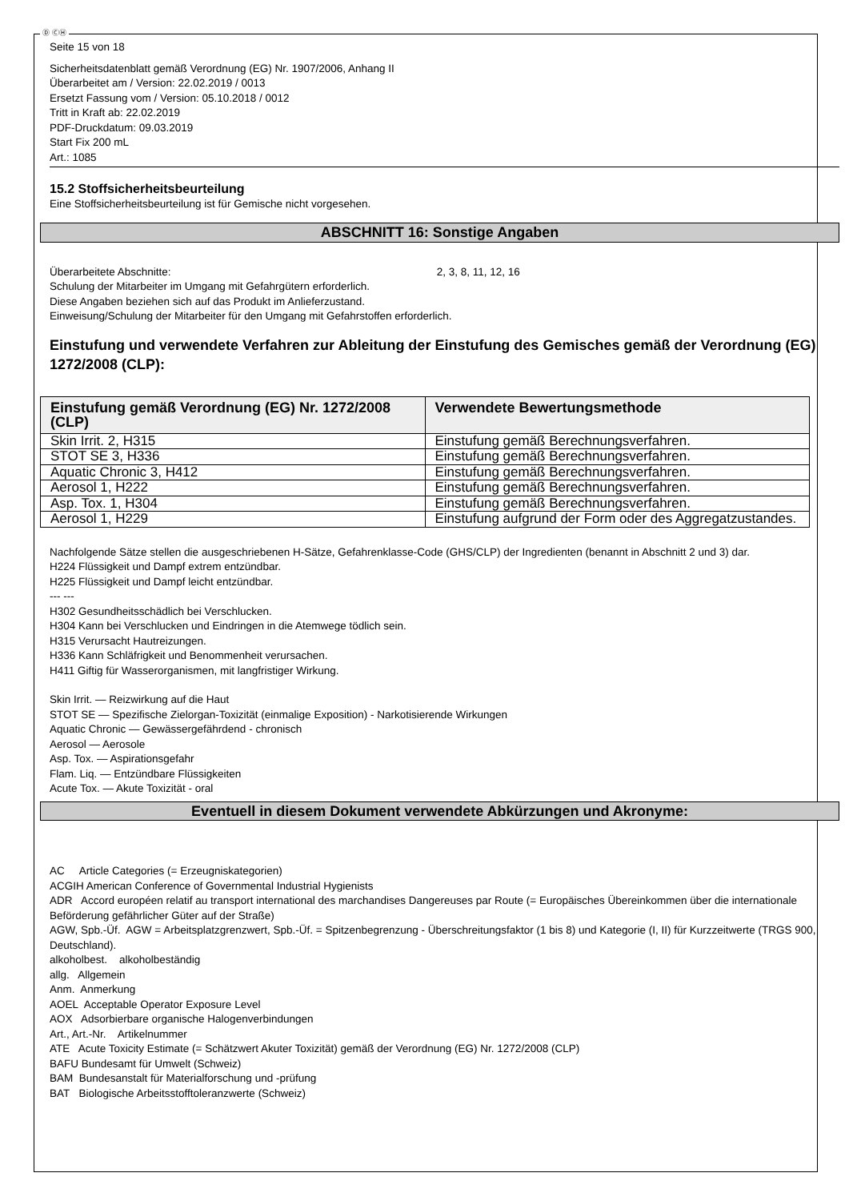Ⓓ ⒸⒽ
Seite 15 von 18
Sicherheitsdatenblatt gemäß Verordnung (EG) Nr. 1907/2006, Anhang II
Überarbeitet am / Version: 22.02.2019 / 0013
Ersetzt Fassung vom / Version: 05.10.2018 / 0012
Tritt in Kraft ab: 22.02.2019
PDF-Druckdatum: 09.03.2019
Start Fix 200 mL
Art.: 1085
15.2 Stoffsicherheitsbeurteilung
Eine Stoffsicherheitsbeurteilung ist für Gemische nicht vorgesehen.
ABSCHNITT 16: Sonstige Angaben
Überarbeitete Abschnitte: 2, 3, 8, 11, 12, 16
Schulung der Mitarbeiter im Umgang mit Gefahrgütern erforderlich.
Diese Angaben beziehen sich auf das Produkt im Anlieferzustand.
Einweisung/Schulung der Mitarbeiter für den Umgang mit Gefahrstoffen erforderlich.
Einstufung und verwendete Verfahren zur Ableitung der Einstufung des Gemisches gemäß der Verordnung (EG) 1272/2008 (CLP):
| Einstufung gemäß Verordnung (EG) Nr. 1272/2008 (CLP) | Verwendete Bewertungsmethode |
| --- | --- |
| Skin Irrit. 2, H315 | Einstufung gemäß Berechnungsverfahren. |
| STOT SE 3, H336 | Einstufung gemäß Berechnungsverfahren. |
| Aquatic Chronic 3, H412 | Einstufung gemäß Berechnungsverfahren. |
| Aerosol 1, H222 | Einstufung gemäß Berechnungsverfahren. |
| Asp. Tox. 1, H304 | Einstufung gemäß Berechnungsverfahren. |
| Aerosol 1, H229 | Einstufung aufgrund der Form oder des Aggregatzustandes. |
Nachfolgende Sätze stellen die ausgeschriebenen H-Sätze, Gefahrenklasse-Code (GHS/CLP) der Ingredienten (benannt in Abschnitt 2 und 3) dar.
H224 Flüssigkeit und Dampf extrem entzündbar.
H225 Flüssigkeit und Dampf leicht entzündbar.
--- ---
H302 Gesundheitsschädlich bei Verschlucken.
H304 Kann bei Verschlucken und Eindringen in die Atemwege tödlich sein.
H315 Verursacht Hautreizungen.
H336 Kann Schläfrigkeit und Benommenheit verursachen.
H411 Giftig für Wasserorganismen, mit langfristiger Wirkung.
Skin Irrit. — Reizwirkung auf die Haut
STOT SE — Spezifische Zielorgan-Toxizität (einmalige Exposition) - Narkotisierende Wirkungen
Aquatic Chronic — Gewässergefährdend - chronisch
Aerosol — Aerosole
Asp. Tox. — Aspirationsgefahr
Flam. Liq. — Entzündbare Flüssigkeiten
Acute Tox. — Akute Toxizität - oral
Eventuell in diesem Dokument verwendete Abkürzungen und Akronyme:
AC Article Categories (= Erzeugniskategorien)
ACGIH American Conference of Governmental Industrial Hygienists
ADR Accord européen relatif au transport international des marchandises Dangereuses par Route (= Europäisches Übereinkommen über die internationale Beförderung gefährlicher Güter auf der Straße)
AGW, Spb.-Üf. AGW = Arbeitsplatzgrenzwert, Spb.-Üf. = Spitzenbegrenzung - Überschreitungsfaktor (1 bis 8) und Kategorie (I, II) für Kurzzeitwerte (TRGS 900, Deutschland).
alkoholbest. alkoholbeständig
allg. Allgemein
Anm. Anmerkung
AOEL Acceptable Operator Exposure Level
AOX Adsorbierbare organische Halogenverbindungen
Art., Art.-Nr. Artikelnummer
ATE Acute Toxicity Estimate (= Schätzwert Akuter Toxizität) gemäß der Verordnung (EG) Nr. 1272/2008 (CLP)
BAFU Bundesamt für Umwelt (Schweiz)
BAM Bundesanstalt für Materialforschung und -prüfung
BAT Biologische Arbeitsstofftoleranzwerte (Schweiz)